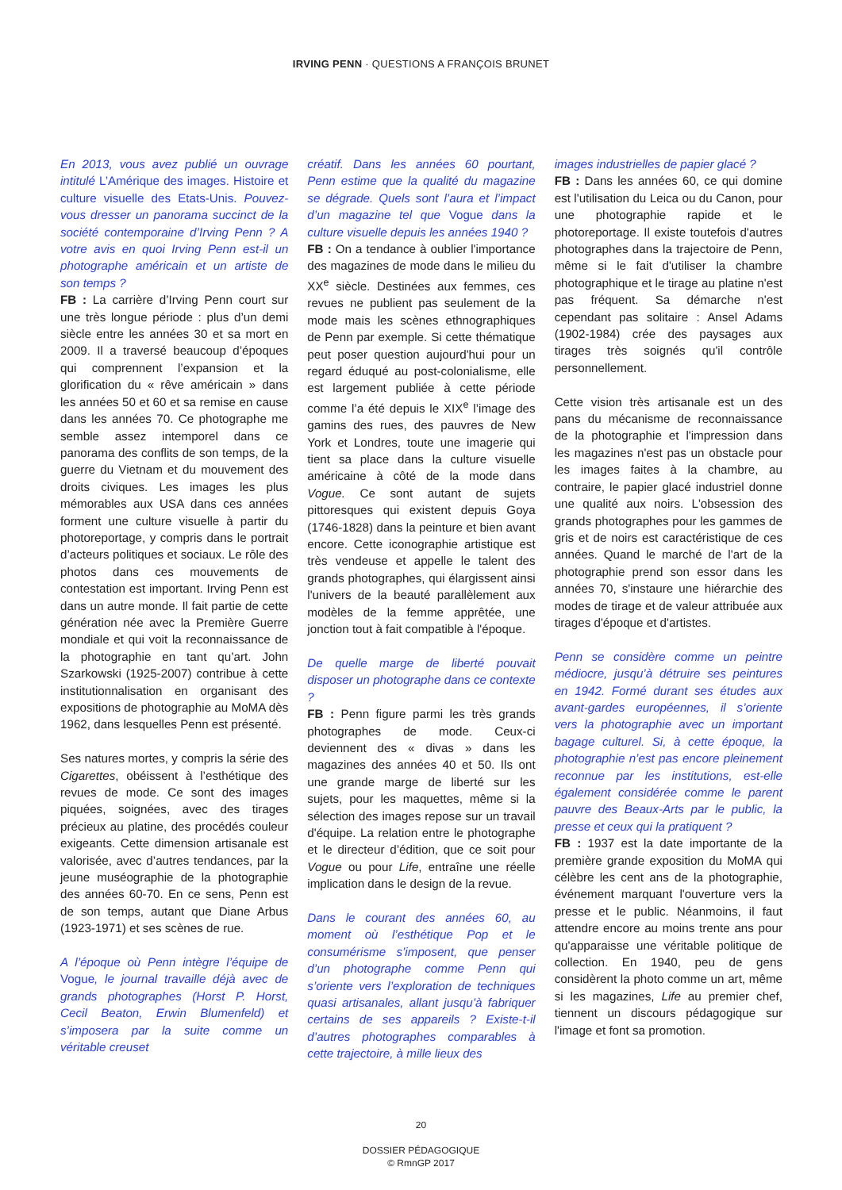IRVING PENN · QUESTIONS A FRANÇOIS BRUNET
En 2013, vous avez publié un ouvrage intitulé L’Amérique des images. Histoire et culture visuelle des Etats-Unis. Pouvez-vous dresser un panorama succinct de la société contemporaine d’Irving Penn ? A votre avis en quoi Irving Penn est-il un photographe américain et un artiste de son temps ?
FB : La carrière d’Irving Penn court sur une très longue période : plus d’un demi siècle entre les années 30 et sa mort en 2009. Il a traversé beaucoup d’époques qui comprennent l’expansion et la glorification du « rêve américain » dans les années 50 et 60 et sa remise en cause dans les années 70. Ce photographe me semble assez intemporel dans ce panorama des conflits de son temps, de la guerre du Vietnam et du mouvement des droits civiques. Les images les plus mémorables aux USA dans ces années forment une culture visuelle à partir du photoreportage, y compris dans le portrait d’acteurs politiques et sociaux. Le rôle des photos dans ces mouvements de contestation est important. Irving Penn est dans un autre monde. Il fait partie de cette génération née avec la Première Guerre mondiale et qui voit la reconnaissance de la photographie en tant qu’art. John Szarkowski (1925-2007) contribue à cette institutionnalisation en organisant des expositions de photographie au MoMA dès 1962, dans lesquelles Penn est présenté.
Ses natures mortes, y compris la série des Cigarettes, obéissent à l’esthétique des revues de mode. Ce sont des images piquées, soignées, avec des tirages précieux au platine, des procédés couleur exigeants. Cette dimension artisanale est valorisée, avec d’autres tendances, par la jeune muséographie de la photographie des années 60-70. En ce sens, Penn est de son temps, autant que Diane Arbus (1923-1971) et ses scènes de rue.
A l’époque où Penn intègre l’équipe de Vogue, le journal travaille déjà avec de grands photographes (Horst P. Horst, Cecil Beaton, Erwin Blumenfeld) et s’imposera par la suite comme un véritable creuset
créatif. Dans les années 60 pourtant, Penn estime que la qualité du magazine se dégrade. Quels sont l’aura et l’impact d’un magazine tel que Vogue dans la culture visuelle depuis les années 1940 ?
FB : On a tendance à oublier l'importance des magazines de mode dans le milieu du XX<sup>e</sup> siècle. Destinées aux femmes, ces revues ne publient pas seulement de la mode mais les scènes ethnographiques de Penn par exemple. Si cette thématique peut poser question aujourd'hui pour un regard éduqué au post-colonialisme, elle est largement publiée à cette période comme l’a été depuis le XIX<sup>e</sup> l’image des gamins des rues, des pauvres de New York et Londres, toute une imagerie qui tient sa place dans la culture visuelle américaine à côté de la mode dans Vogue. Ce sont autant de sujets pittoresques qui existent depuis Goya (1746-1828) dans la peinture et bien avant encore. Cette iconographie artistique est très vendeuse et appelle le talent des grands photographes, qui élargissent ainsi l'univers de la beauté parallèlement aux modèles de la femme apprêtée, une jonction tout à fait compatible à l'époque.
De quelle marge de liberté pouvait disposer un photographe dans ce contexte ?
FB : Penn figure parmi les très grands photographes de mode. Ceux-ci deviennent des « divas » dans les magazines des années 40 et 50. Ils ont une grande marge de liberté sur les sujets, pour les maquettes, même si la sélection des images repose sur un travail d'équipe. La relation entre le photographe et le directeur d’édition, que ce soit pour Vogue ou pour Life, entraîne une réelle implication dans le design de la revue.
Dans le courant des années 60, au moment où l’esthétique Pop et le consumérisme s’imposent, que penser d’un photographe comme Penn qui s’oriente vers l’exploration de techniques quasi artisanales, allant jusqu’à fabriquer certains de ses appareils ? Existe-t-il d’autres photographes comparables à cette trajectoire, à mille lieux des
images industrielles de papier glacé ?
FB : Dans les années 60, ce qui domine est l'utilisation du Leica ou du Canon, pour une photographie rapide et le photoreportage. Il existe toutefois d'autres photographes dans la trajectoire de Penn, même si le fait d'utiliser la chambre photographique et le tirage au platine n'est pas fréquent. Sa démarche n'est cependant pas solitaire : Ansel Adams (1902-1984) crée des paysages aux tirages très soignés qu'il contrôle personnellement.
Cette vision très artisanale est un des pans du mécanisme de reconnaissance de la photographie et l'impression dans les magazines n'est pas un obstacle pour les images faites à la chambre, au contraire, le papier glacé industriel donne une qualité aux noirs. L'obsession des grands photographes pour les gammes de gris et de noirs est caractéristique de ces années. Quand le marché de l'art de la photographie prend son essor dans les années 70, s'instaure une hiérarchie des modes de tirage et de valeur attribuée aux tirages d'époque et d'artistes.
Penn se considère comme un peintre médiocre, jusqu’à détruire ses peintures en 1942. Formé durant ses études aux avant-gardes européennes, il s’oriente vers la photographie avec un important bagage culturel. Si, à cette époque, la photographie n’est pas encore pleinement reconnue par les institutions, est-elle également considérée comme le parent pauvre des Beaux-Arts par le public, la presse et ceux qui la pratiquent ?
FB : 1937 est la date importante de la première grande exposition du MoMA qui célèbre les cent ans de la photographie, événement marquant l'ouverture vers la presse et le public. Néanmoins, il faut attendre encore au moins trente ans pour qu'apparaisse une véritable politique de collection. En 1940, peu de gens considèrent la photo comme un art, même si les magazines, Life au premier chef, tiennent un discours pédagogique sur l'image et font sa promotion.
20
DOSSIER PÉDAGOGIQUE
© RmnGP 2017